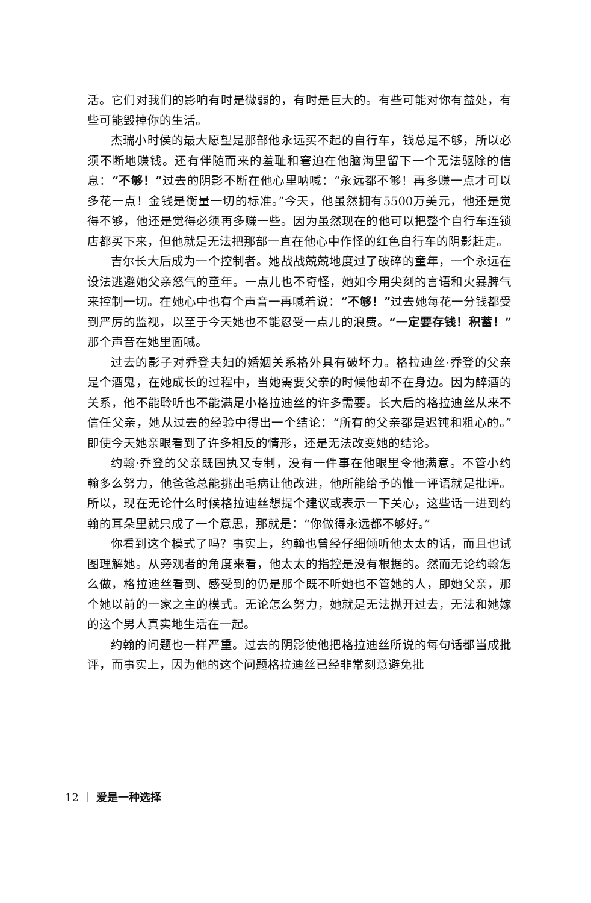活。它们对我们的影响有时是微弱的，有时是巨大的。有些可能对你有益处，有些可能毁掉你的生活。
杰瑞小时侯的最大愿望是那部他永远买不起的自行车，钱总是不够，所以必须不断地赚钱。还有伴随而来的羞耻和窘迫在他脑海里留下一个无法驱除的信息：“不够！”过去的阴影不断在他心里呐喊：“永远都不够！再多赚一点才可以多花一点！金钱是衡量一切的标准。”今天，他虽然拥有5500万美元，他还是觉得不够，他还是觉得必须再多赚一些。因为虽然现在的他可以把整个自行车连锁店都买下来，但他就是无法把那部一直在他心中作怪的红色自行车的阴影赶走。
吉尔长大后成为一个控制者。她战战兢兢地度过了破碎的童年，一个永远在设法逃避她父亲怒气的童年。一点儿也不奇怪，她如今用尖刻的言语和火暴脾气来控制一切。在她心中也有个声音一再喊着说：“不够！”过去她每花一分钱都受到严厉的监视，以至于今天她也不能忍受一点儿的浪费。“一定要存钱！积蓄！”那个声音在她里面喊。
过去的影子对乔登夫妇的婚姻关系格外具有破坏力。格拉迪丝·乔登的父亲是个酒鬼，在她成长的过程中，当她需要父亲的时候他却不在身边。因为醉酒的关系，他不能聆听也不能满足小格拉迪丝的许多需要。长大后的格拉迪丝从来不信任父亲，她从过去的经验中得出一个结论：“所有的父亲都是迟钝和粗心的。”即使今天她亲眼看到了许多相反的情形，还是无法改变她的结论。
约翰·乔登的父亲既固执又专制，没有一件事在他眼里令他满意。不管小约翰多么努力，他爸爸总能挑出毛病让他改进，他所能给予的惟一评语就是批评。所以，现在无论什么时候格拉迪丝想提个建议或表示一下关心，这些话一进到约翰的耳朵里就只成了一个意思，那就是：“你做得永远都不够好。”
你看到这个模式了吗？事实上，约翰也曾经仔细倾听他太太的话，而且也试图理解她。从旁观者的角度来看，他太太的指控是没有根据的。然而无论约翰怎么做，格拉迪丝看到、感受到的仍是那个既不听她也不管她的人，即她父亲，那个她以前的一家之主的模式。无论怎么努力，她就是无法抛开过去，无法和她嫁的这个男人真实地生活在一起。
约翰的问题也一样严重。过去的阴影使他把格拉迪丝所说的每句话都当成批评，而事实上，因为他的这个问题格拉迪丝已经非常刻意避免批
12 ｜ 爱是一种选择